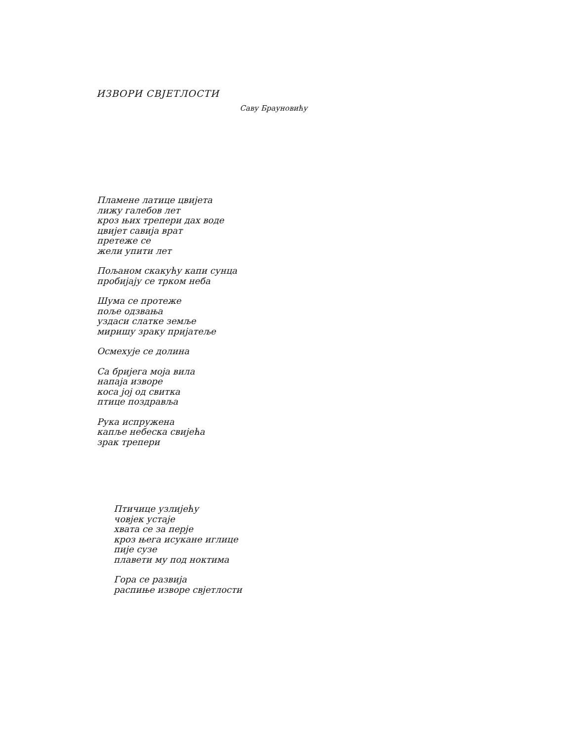ИЗВОРИ СВЈЕТЛОСТИ
Саву Брауновићу
Пламене латице цвијета
лижу галебов лет
кроз њих трепери дах воде
цвијет савија врат
претеже се
жели упити лет
Пољаном скакућу капи сунца
пробијају се трком неба
Шума се протеже
поље одзвања
уздаси слатке земље
миришу зраку пријатеље
Осмехује се долина
Са бријега моја вила
напаја изворе
коса јој од свитка
птице поздравља
Рука испружена
капље небеска свијећа
зрак трепери
Птичице узлијећу
човјек устаје
хвата се за перје
кроз њега исукане иглице
пије сузе
плавети му под ноктима
Гора се развија
распиње изворе свјетлости